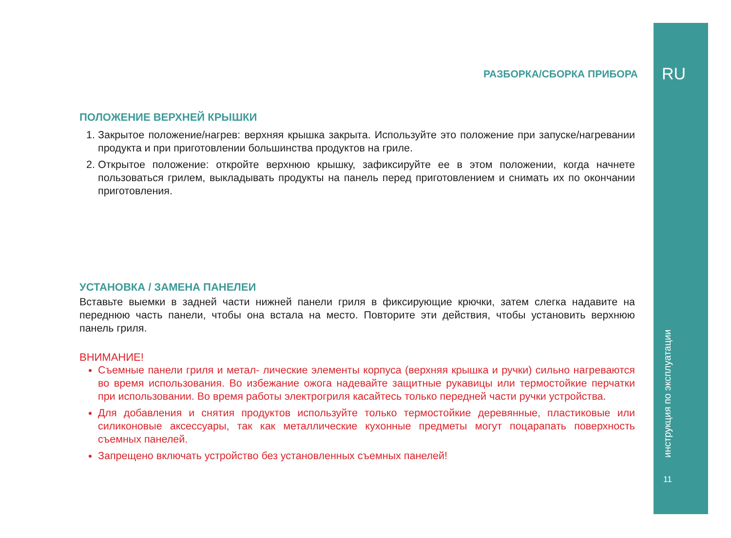РАЗБОРКА/СБОРКА ПРИБОРА
ПОЛОЖЕНИЕ ВЕРХНЕЙ КРЫШКИ
1. Закрытое положение/нагрев: верхняя крышка закрыта. Используйте это положение при запуске/нагревании продукта и при приготовлении большинства продуктов на гриле.
2. Открытое положение: откройте верхнюю крышку, зафиксируйте ее в этом положении, когда начнете пользоваться грилем, выкладывать продукты на панель перед приготовлением и снимать их по окончании приготовления.
УСТАНОВКА / ЗАМЕНА ПАНЕЛЕИ
Вставьте выемки в задней части нижней панели гриля в фиксирующие крючки, затем слегка надавите на переднюю часть панели, чтобы она встала на место. Повторите эти действия, чтобы установить верхнюю панель гриля.
ВНИМАНИЕ!
Съемные панели гриля и метал- лические элементы корпуса (верхняя крышка и ручки) сильно нагреваются во время использования. Во избежание ожога надевайте защитные рукавицы или термостойкие перчатки при использовании. Во время работы электрогриля касайтесь только передней части ручки устройства.
Для добавления и снятия продуктов используйте только термостойкие деревянные, пластиковые или силиконовые аксессуары, так как металлические кухонные предметы могут поцарапать поверхность съемных панелей.
Запрещено включать устройство без установленных съемных панелей!
RU
инструкция по эксплуатации
11